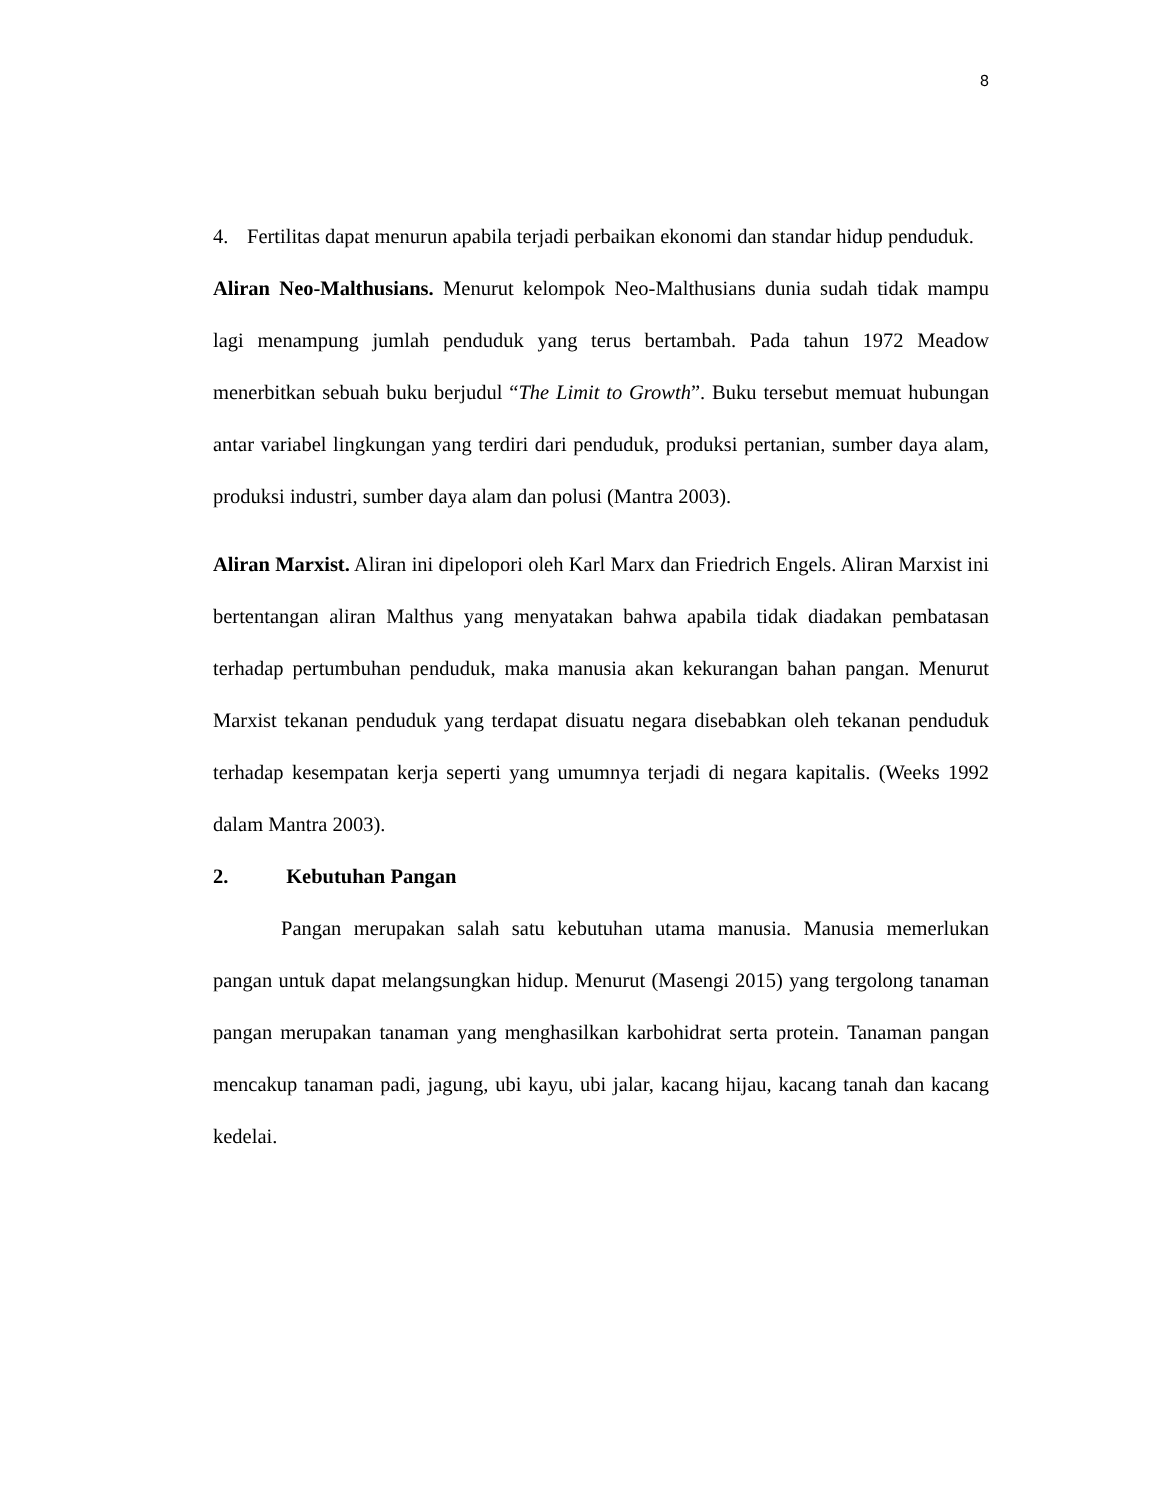8
4. Fertilitas dapat menurun apabila terjadi perbaikan ekonomi dan standar hidup penduduk.
Aliran Neo-Malthusians. Menurut kelompok Neo-Malthusians dunia sudah tidak mampu lagi menampung jumlah penduduk yang terus bertambah. Pada tahun 1972 Meadow menerbitkan sebuah buku berjudul “The Limit to Growth”. Buku tersebut memuat hubungan antar variabel lingkungan yang terdiri dari penduduk, produksi pertanian, sumber daya alam, produksi industri, sumber daya alam dan polusi (Mantra 2003).
Aliran Marxist. Aliran ini dipelopori oleh Karl Marx dan Friedrich Engels. Aliran Marxist ini bertentangan aliran Malthus yang menyatakan bahwa apabila tidak diadakan pembatasan terhadap pertumbuhan penduduk, maka manusia akan kekurangan bahan pangan. Menurut Marxist tekanan penduduk yang terdapat disuatu negara disebabkan oleh tekanan penduduk terhadap kesempatan kerja seperti yang umumnya terjadi di negara kapitalis. (Weeks 1992 dalam Mantra 2003).
2. Kebutuhan Pangan
Pangan merupakan salah satu kebutuhan utama manusia. Manusia memerlukan pangan untuk dapat melangsungkan hidup. Menurut (Masengi 2015) yang tergolong tanaman pangan merupakan tanaman yang menghasilkan karbohidrat serta protein. Tanaman pangan mencakup tanaman padi, jagung, ubi kayu, ubi jalar, kacang hijau, kacang tanah dan kacang kedelai.